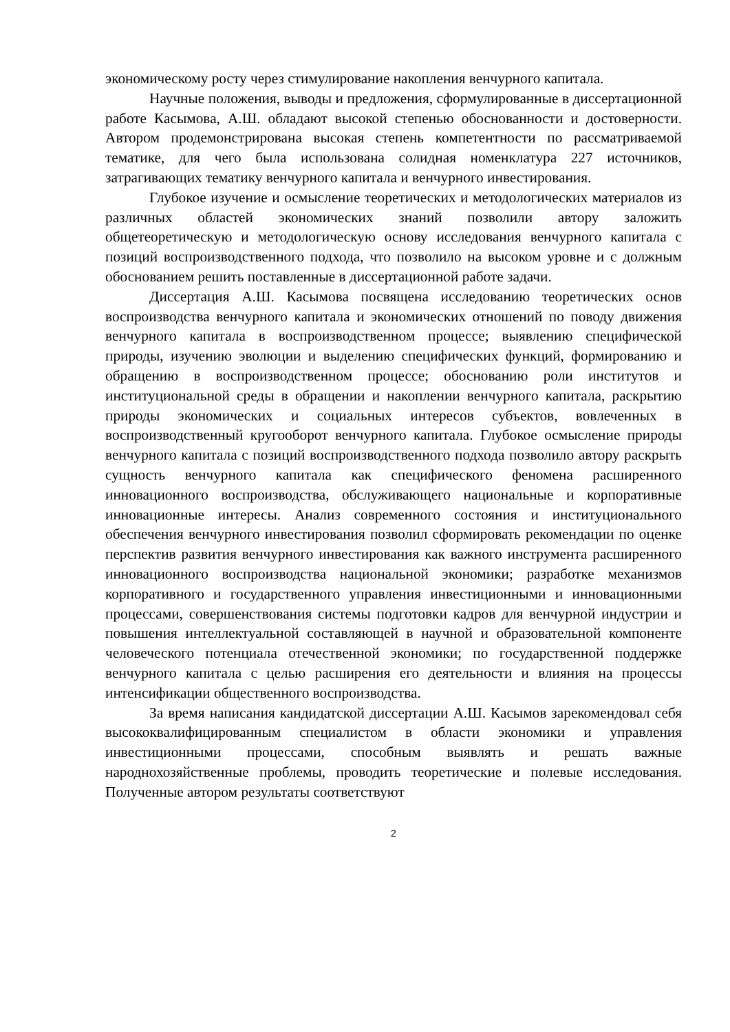экономическому росту через стимулирование накопления венчурного капитала.
Научные положения, выводы и предложения, сформулированные в диссертационной работе Касымова, А.Ш. обладают высокой степенью обоснованности и достоверности. Автором продемонстрирована высокая степень компетентности по рассматриваемой тематике, для чего была использована солидная номенклатура 227 источников, затрагивающих тематику венчурного капитала и венчурного инвестирования.
Глубокое изучение и осмысление теоретических и методологических материалов из различных областей экономических знаний позволили автору заложить общетеоретическую и методологическую основу исследования венчурного капитала с позиций воспроизводственного подхода, что позволило на высоком уровне и с должным обоснованием решить поставленные в диссертационной работе задачи.
Диссертация А.Ш. Касымова посвящена исследованию теоретических основ воспроизводства венчурного капитала и экономических отношений по поводу движения венчурного капитала в воспроизводственном процессе; выявлению специфической природы, изучению эволюции и выделению специфических функций, формированию и обращению в воспроизводственном процессе; обоснованию роли институтов и институциональной среды в обращении и накоплении венчурного капитала, раскрытию природы экономических и социальных интересов субъектов, вовлеченных в воспроизводственный кругооборот венчурного капитала. Глубокое осмысление природы венчурного капитала с позиций воспроизводственного подхода позволило автору раскрыть сущность венчурного капитала как специфического феномена расширенного инновационного воспроизводства, обслуживающего национальные и корпоративные инновационные интересы. Анализ современного состояния и институционального обеспечения венчурного инвестирования позволил сформировать рекомендации по оценке перспектив развития венчурного инвестирования как важного инструмента расширенного инновационного воспроизводства национальной экономики; разработке механизмов корпоративного и государственного управления инвестиционными и инновационными процессами, совершенствования системы подготовки кадров для венчурной индустрии и повышения интеллектуальной составляющей в научной и образовательной компоненте человеческого потенциала отечественной экономики; по государственной поддержке венчурного капитала с целью расширения его деятельности и влияния на процессы интенсификации общественного воспроизводства.
За время написания кандидатской диссертации А.Ш. Касымов зарекомендовал себя высококвалифицированным специалистом в области экономики и управления инвестиционными процессами, способным выявлять и решать важные народнохозяйственные проблемы, проводить теоретические и полевые исследования. Полученные автором результаты соответствуют
2